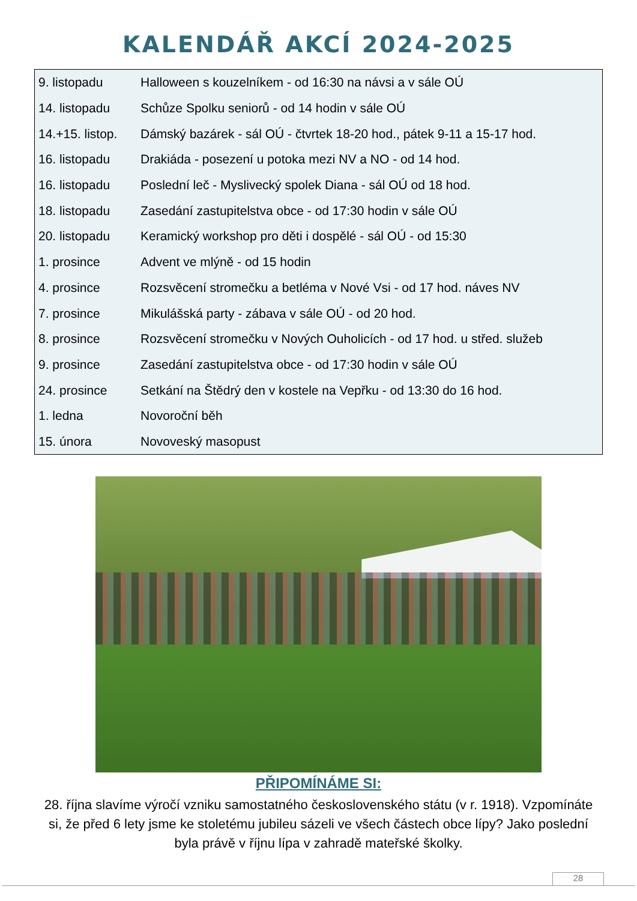KALENDÁŘ AKCÍ 2024-2025
| 9. listopadu | Halloween s kouzelníkem - od 16:30 na návsi a v sále OÚ |
| 14. listopadu | Schůze Spolku seniorů - od 14 hodin v sále OÚ |
| 14.+15. listop. | Dámský bazárek - sál OÚ - čtvrtek 18-20 hod., pátek 9-11 a 15-17 hod. |
| 16. listopadu | Drakiáda - posezení u potoka mezi NV a NO - od 14 hod. |
| 16. listopadu | Poslední leč - Myslivecký spolek Diana - sál OÚ od 18 hod. |
| 18. listopadu | Zasedání zastupitelstva obce - od 17:30 hodin v sále OÚ |
| 20. listopadu | Keramický workshop pro děti i dospělé - sál OÚ - od 15:30 |
| 1. prosince | Advent ve mlýně - od 15 hodin |
| 4. prosince | Rozsvěcení stromečku a betléma v Nové Vsi - od 17 hod. náves NV |
| 7. prosince | Mikulášská party - zábava v sále OÚ - od 20 hod. |
| 8. prosince | Rozsvěcení stromečku v Nových Ouholicích - od 17 hod. u střed. služeb |
| 9. prosince | Zasedání zastupitelstva obce - od 17:30 hodin v sále OÚ |
| 24. prosince | Setkání na Štědrý den v kostele na Vepřku - od 13:30 do 16 hod. |
| 1. ledna | Novoroční běh |
| 15. února | Novoveský masopust |
PŘIPOMÍNÁME SI:
28. října slavíme výročí vzniku samostatného československého státu (v r. 1918). Vzpomínáte si, že před 6 lety jsme ke stoletému jubileu sázeli ve všech částech obce lípy? Jako poslední byla právě v říjnu lípa v zahradě mateřské školky.
28